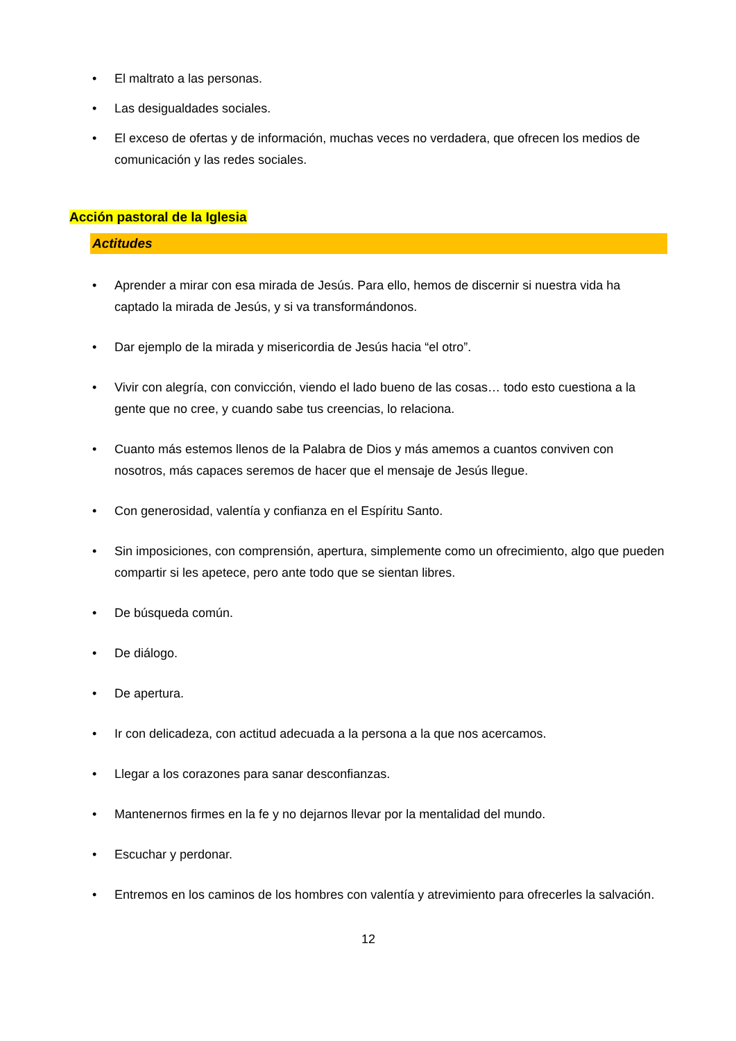• El maltrato a las personas.
• Las desigualdades sociales.
• El exceso de ofertas y de información, muchas veces no verdadera, que ofrecen los medios de comunicación y las redes sociales.
Acción pastoral de la Iglesia
Actitudes
• Aprender a mirar con esa mirada de Jesús. Para ello, hemos de discernir si nuestra vida ha captado la mirada de Jesús, y si va transformándonos.
• Dar ejemplo de la mirada y misericordia de Jesús hacia “el otro”.
• Vivir con alegría, con convicción, viendo el lado bueno de las cosas… todo esto cuestiona a la gente que no cree, y cuando sabe tus creencias, lo relaciona.
• Cuanto más estemos llenos de la Palabra de Dios y más amemos a cuantos conviven con nosotros, más capaces seremos de hacer que el mensaje de Jesús llegue.
• Con generosidad, valentía y confianza en el Espíritu Santo.
• Sin imposiciones, con comprensión, apertura, simplemente como un ofrecimiento, algo que pueden compartir si les apetece, pero ante todo que se sientan libres.
• De búsqueda común.
• De diálogo.
• De apertura.
• Ir con delicadeza, con actitud adecuada a la persona a la que nos acercamos.
• Llegar a los corazones para sanar desconfianzas.
• Mantenernos firmes en la fe y no dejarnos llevar por la mentalidad del mundo.
• Escuchar y perdonar.
• Entremos en los caminos de los hombres con valentía y atrevimiento para ofrecerles la salvación.
12